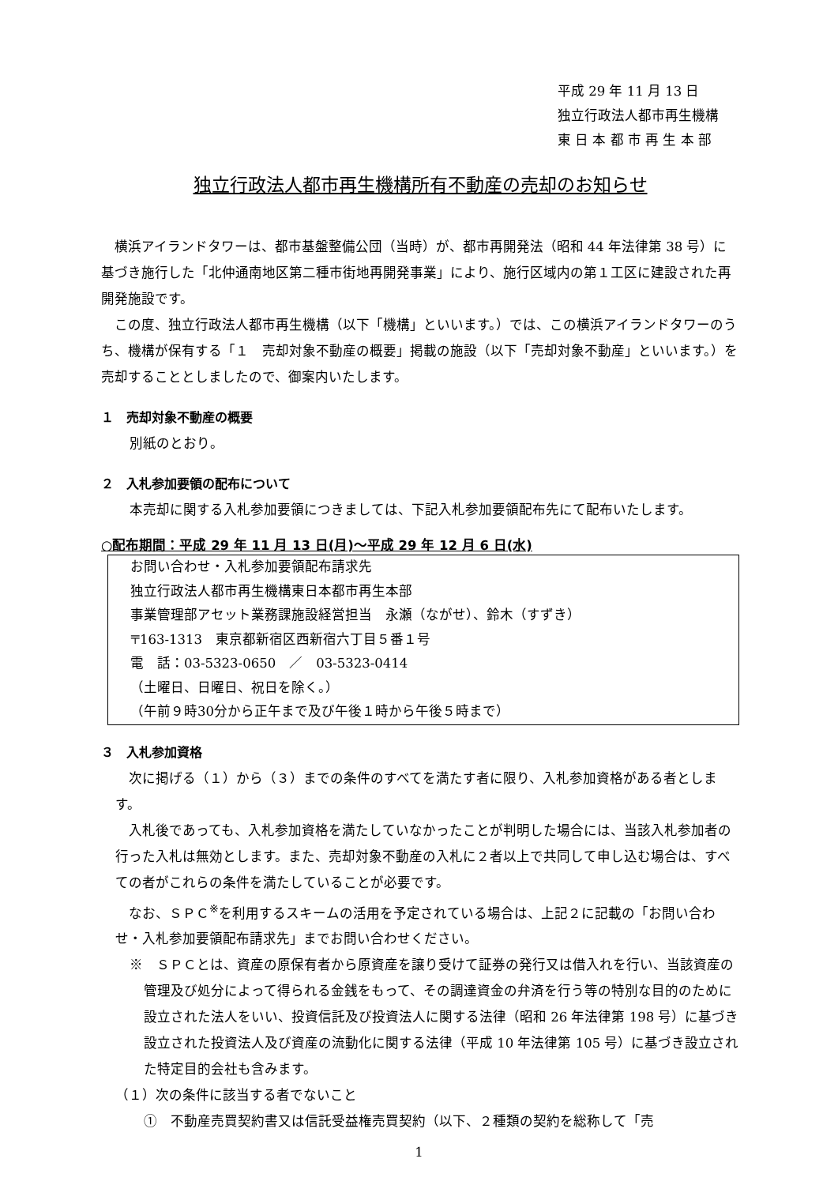平成 29 年 11 月 13 日
独立行政法人都市再生機構
東 日 本 都 市 再 生 本 部
独立行政法人都市再生機構所有不動産の売却のお知らせ
横浜アイランドタワーは、都市基盤整備公団（当時）が、都市再開発法（昭和 44 年法律第 38 号）に基づき施行した「北仲通南地区第二種市街地再開発事業」により、施行区域内の第１工区に建設された再開発施設です。
この度、独立行政法人都市再生機構（以下「機構」といいます。）では、この横浜アイランドタワーのうち、機構が保有する「１　売却対象不動産の概要」掲載の施設（以下「売却対象不動産」といいます。）を売却することとしましたので、御案内いたします。
１　売却対象不動産の概要
別紙のとおり。
２　入札参加要領の配布について
本売却に関する入札参加要領につきましては、下記入札参加要領配布先にて配布いたします。
○配布期間：平成 29 年 11 月 13 日(月)～平成 29 年 12 月 6 日(水)
お問い合わせ・入札参加要領配布請求先
独立行政法人都市再生機構東日本都市再生本部
事業管理部アセット業務課施設経営担当　永瀬（ながせ）、鈴木（すずき）
〒163-1313　東京都新宿区西新宿六丁目５番１号
電　話：03-5323-0650　／　03-5323-0414
（土曜日、日曜日、祝日を除く。）
（午前９時30分から正午まで及び午後１時から午後５時まで）
３　入札参加資格
次に掲げる（１）から（３）までの条件のすべてを満たす者に限り、入札参加資格がある者とします。
入札後であっても、入札参加資格を満たしていなかったことが判明した場合には、当該入札参加者の行った入札は無効とします。また、売却対象不動産の入札に２者以上で共同して申し込む場合は、すべての者がこれらの条件を満たしていることが必要です。
なお、ＳＰＣ<sup>※</sup>を利用するスキームの活用を予定されている場合は、上記２に記載の「お問い合わせ・入札参加要領配布請求先」までお問い合わせください。
※　ＳＰＣとは、資産の原保有者から原資産を譲り受けて証券の発行又は借入れを行い、当該資産の管理及び処分によって得られる金銭をもって、その調達資金の弁済を行う等の特別な目的のために設立された法人をいい、投資信託及び投資法人に関する法律（昭和 26 年法律第 198 号）に基づき設立された投資法人及び資産の流動化に関する法律（平成 10 年法律第 105 号）に基づき設立された特定目的会社も含みます。
（１）次の条件に該当する者でないこと
①　不動産売買契約書又は信託受益権売買契約（以下、２種類の契約を総称して「売
1